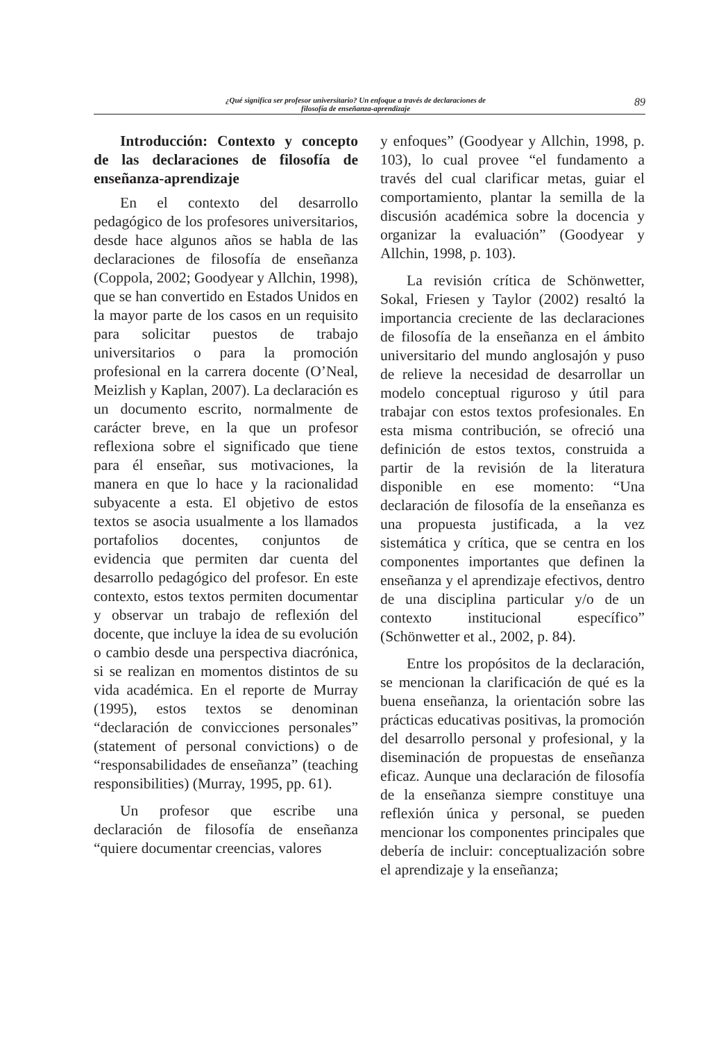¿Qué significa ser profesor universitario? Un enfoque a través de declaraciones de
filosofía de enseñanza-aprendizaje
89
Introducción: Contexto y concepto de las declaraciones de filosofía de enseñanza-aprendizaje
En el contexto del desarrollo pedagógico de los profesores universitarios, desde hace algunos años se habla de las declaraciones de filosofía de enseñanza (Coppola, 2002; Goodyear y Allchin, 1998), que se han convertido en Estados Unidos en la mayor parte de los casos en un requisito para solicitar puestos de trabajo universitarios o para la promoción profesional en la carrera docente (O’Neal, Meizlish y Kaplan, 2007). La declaración es un documento escrito, normalmente de carácter breve, en la que un profesor reflexiona sobre el significado que tiene para él enseñar, sus motivaciones, la manera en que lo hace y la racionalidad subyacente a esta. El objetivo de estos textos se asocia usualmente a los llamados portafolios docentes, conjuntos de evidencia que permiten dar cuenta del desarrollo pedagógico del profesor. En este contexto, estos textos permiten documentar y observar un trabajo de reflexión del docente, que incluye la idea de su evolución o cambio desde una perspectiva diacrónica, si se realizan en momentos distintos de su vida académica. En el reporte de Murray (1995), estos textos se denominan “declaración de convicciones personales” (statement of personal convictions) o de “responsabilidades de enseñanza” (teaching responsibilities) (Murray, 1995, pp. 61).
Un profesor que escribe una declaración de filosofía de enseñanza “quiere documentar creencias, valores
y enfoques” (Goodyear y Allchin, 1998, p. 103), lo cual provee “el fundamento a través del cual clarificar metas, guiar el comportamiento, plantar la semilla de la discusión académica sobre la docencia y organizar la evaluación” (Goodyear y Allchin, 1998, p. 103).
La revisión crítica de Schönwetter, Sokal, Friesen y Taylor (2002) resaltó la importancia creciente de las declaraciones de filosofía de la enseñanza en el ámbito universitario del mundo anglosajón y puso de relieve la necesidad de desarrollar un modelo conceptual riguroso y útil para trabajar con estos textos profesionales. En esta misma contribución, se ofreció una definición de estos textos, construida a partir de la revisión de la literatura disponible en ese momento: “Una declaración de filosofía de la enseñanza es una propuesta justificada, a la vez sistemática y crítica, que se centra en los componentes importantes que definen la enseñanza y el aprendizaje efectivos, dentro de una disciplina particular y/o de un contexto institucional específico” (Schönwetter et al., 2002, p. 84).
Entre los propósitos de la declaración, se mencionan la clarificación de qué es la buena enseñanza, la orientación sobre las prácticas educativas positivas, la promoción del desarrollo personal y profesional, y la diseminación de propuestas de enseñanza eficaz. Aunque una declaración de filosofía de la enseñanza siempre constituye una reflexión única y personal, se pueden mencionar los componentes principales que debería de incluir: conceptualización sobre el aprendizaje y la enseñanza;